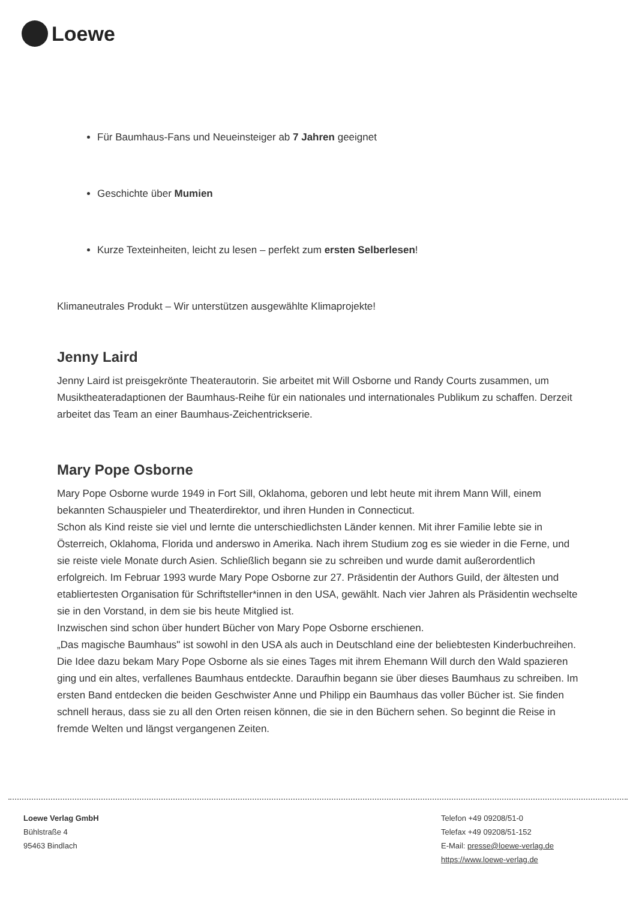Loewe
Für Baumhaus-Fans und Neueinsteiger ab 7 Jahren geeignet
Geschichte über Mumien
Kurze Texteinheiten, leicht zu lesen – perfekt zum ersten Selberlesen!
Klimaneutrales Produkt – Wir unterstützen ausgewählte Klimaprojekte!
Jenny Laird
Jenny Laird ist preisgekrönte Theaterautorin. Sie arbeitet mit Will Osborne und Randy Courts zusammen, um Musiktheateradaptionen der Baumhaus-Reihe für ein nationales und internationales Publikum zu schaffen. Derzeit arbeitet das Team an einer Baumhaus-Zeichentrickserie.
Mary Pope Osborne
Mary Pope Osborne wurde 1949 in Fort Sill, Oklahoma, geboren und lebt heute mit ihrem Mann Will, einem bekannten Schauspieler und Theaterdirektor, und ihren Hunden in Connecticut.
Schon als Kind reiste sie viel und lernte die unterschiedlichsten Länder kennen. Mit ihrer Familie lebte sie in Österreich, Oklahoma, Florida und anderswo in Amerika. Nach ihrem Studium zog es sie wieder in die Ferne, und sie reiste viele Monate durch Asien. Schließlich begann sie zu schreiben und wurde damit außerordentlich erfolgreich. Im Februar 1993 wurde Mary Pope Osborne zur 27. Präsidentin der Authors Guild, der ältesten und etabliertesten Organisation für Schriftsteller*innen in den USA, gewählt. Nach vier Jahren als Präsidentin wechselte sie in den Vorstand, in dem sie bis heute Mitglied ist.
Inzwischen sind schon über hundert Bücher von Mary Pope Osborne erschienen.
„Das magische Baumhaus" ist sowohl in den USA als auch in Deutschland eine der beliebtesten Kinderbuchreihen. Die Idee dazu bekam Mary Pope Osborne als sie eines Tages mit ihrem Ehemann Will durch den Wald spazieren ging und ein altes, verfallenes Baumhaus entdeckte. Daraufhin begann sie über dieses Baumhaus zu schreiben. Im ersten Band entdecken die beiden Geschwister Anne und Philipp ein Baumhaus das voller Bücher ist. Sie finden schnell heraus, dass sie zu all den Orten reisen können, die sie in den Büchern sehen. So beginnt die Reise in fremde Welten und längst vergangenen Zeiten.
Loewe Verlag GmbH
Bühlstraße 4
95463 Bindlach
Telefon +49 09208/51-0
Telefax +49 09208/51-152
E-Mail: presse@loewe-verlag.de
https://www.loewe-verlag.de